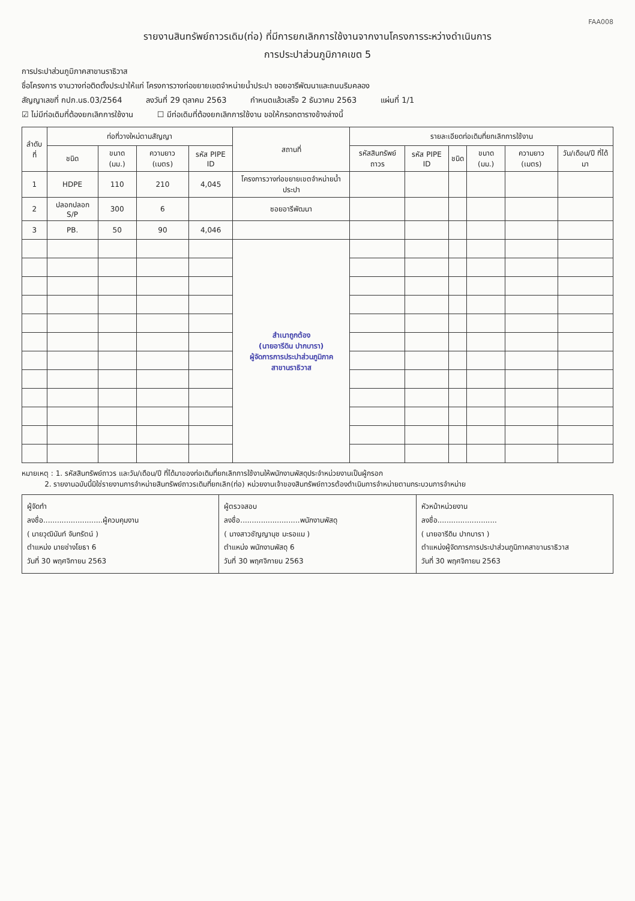FAA008
รายงานสินทรัพย์ถาวรเดิม(ท่อ) ที่มีการยกเลิกการใช้งานจากงานโครงการระหว่างดำเนินการ
การประปาส่วนภูมิภาคเขต 5
การประปาส่วนภูมิภาคสาขานราธิวาส
ชื่อโครงการ งานวางท่อติดตั้งประปาให้แก่ โครงการวางท่อขยายเขตจำหน่ายน้ำประปา ซอยอารีพัฒนาและถนนริมคลอง
สัญญาเลขที่ กปภ.นธ.03/2564 ลงวันที่ 29 ตุลาคม 2563 กำหนดแล้วเสร็จ 2 ธันวาคม 2563 แผ่นที่ 1/1
☑ ไม่มีท่อเดิมที่ต้องยกเลิกการใช้งาน ☐ มีท่อเดิมที่ต้องยกเลิกการใช้งาน ขอให้กรอกตารางข้างล่างนี้
| ลำดับที่ | ท่อที่วางใหม่ตามสัญญา | | | | สถานที่ | รายละเอียดท่อเดิมที่ยกเลิกการใช้งาน | | | | | |
| --- | --- | --- | --- | --- | --- | --- | --- | --- | --- | --- | --- |
| | ชนิด | ขนาด (มม.) | ความยาว (เมตร) | รหัส PIPE ID | | รหัสสินทรัพย์ถาวร | รหัส PIPE ID | ชนิด | ขนาด (มม.) | ความยาว (เมตร) | วัน/เดือน/ปี ที่ได้มา |
| 1 | HDPE | 110 | 210 | 4,045 | โครงการวางท่อขยายเขตจำหน่ายน้ำประปา | | | | | | |
| 2 | ปลอกปลอก S/P | 300 | 6 | | ซอยอารีพัฒนา | | | | | | |
| 3 | PB. | 50 | 90 | 4,046 | | | | | | | |
| | | | | | สำเนาถูกต้อง (นายอารีดิน ปากบารา) ผู้จัดการการประปาส่วนภูมิภาค สาขานราธิวาส | | | | | | |
หมายเหตุ : 1. รหัสสินทรัพย์ถาวร และวัน/เดือน/ปี ที่ได้มาของท่อเดิมที่ยกเลิกการใช้งานให้พนักงานพัสดุประจำหน่วยงานเป็นผู้กรอก
2. รายงานฉบับนี้มิใช่รายงานการจำหน่ายสินทรัพย์ถาวรเดิมที่ยกเลิก(ท่อ) หน่วยงานเจ้าของสินทรัพย์ถาวรต้องดำเนินการจำหน่ายตามกระบวนการจำหน่าย
ผู้จัดทำ
ลงชื่อ..........................ผู้ควบคุมงาน
( นายวุฒินันท์ จันทรัตน์ )
ตำแหน่ง นายช่างโยธา 6
วันที่ 30 พฤศจิกายน 2563
ผู้ตรวจสอบ
ลงชื่อ..........................พนักงานพัสดุ
( นางสาวชัญญานุช มะรอแม )
ตำแหน่ง พนักงานพัสดุ 6
วันที่ 30 พฤศจิกายน 2563
หัวหน้าหน่วยงาน
ลงชื่อ..........................
( นายอารีดิน ปากบารา )
ตำแหน่งผู้จัดการการประปาส่วนภูมิภาคสาขานราธิวาส
วันที่ 30 พฤศจิกายน 2563